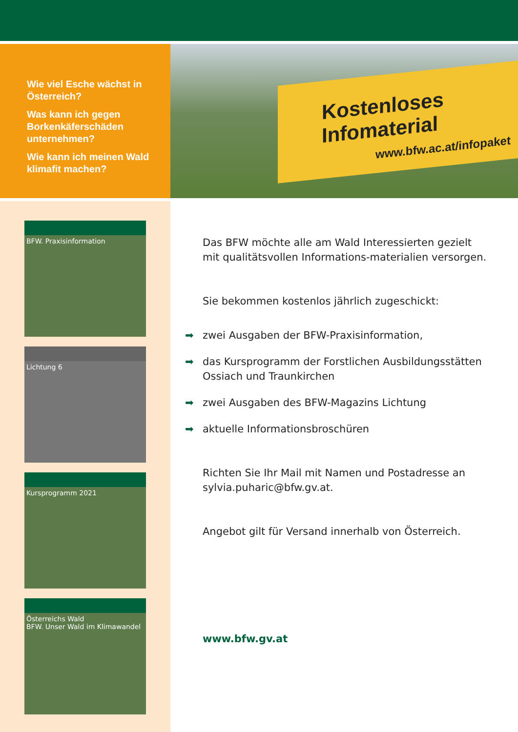Wie viel Esche wächst in Österreich?
Was kann ich gegen Borkenkäferschäden unternehmen?
Wie kann ich meinen Wald klimafit machen?
Kostenloses Infomaterial
www.bfw.ac.at/infopaket
BFW. Praxisinformation
Lichtung 6
Kursprogramm 2021
Österreichs Wald
BFW. Unser Wald im Klimawandel
Das BFW möchte alle am Wald Interessierten gezielt mit qualitätsvollen Informations-materialien versorgen.
Sie bekommen kostenlos jährlich zugeschickt:
➡ zwei Ausgaben der BFW-Praxisinformation,
➡ das Kursprogramm der Forstlichen Ausbildungsstätten Ossiach und Traunkirchen
➡ zwei Ausgaben des BFW-Magazins Lichtung
➡ aktuelle Informationsbroschüren
Richten Sie Ihr Mail mit Namen und Postadresse an sylvia.puharic@bfw.gv.at.
Angebot gilt für Versand innerhalb von Österreich.
www.bfw.gv.at